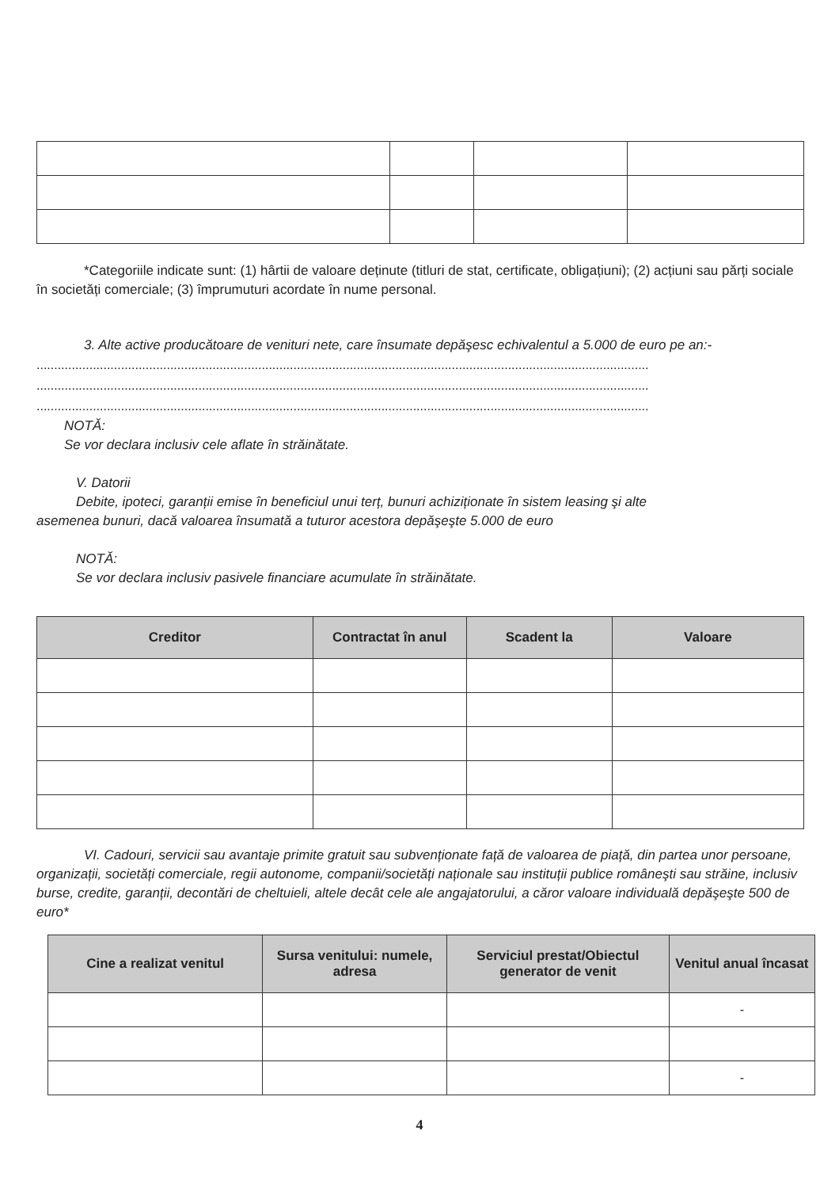*Categoriile indicate sunt: (1) hârtii de valoare deținute (titluri de stat, certificate, obligațiuni); (2) acțiuni sau părți sociale în societăți comerciale; (3) împrumuturi acordate în nume personal.
3. Alte active producătoare de venituri nete, care însumate depăşesc echivalentul a 5.000 de euro pe an:-
..............................................................................................................................................................................
..............................................................................................................................................................................
..............................................................................................................................................................................
NOTĂ:
Se vor declara inclusiv cele aflate în străinătate.
V. Datorii
Debite, ipoteci, garanții emise în beneficiul unui terț, bunuri achiziționate în sistem leasing şi alte
asemenea bunuri, dacă valoarea însumată a tuturor acestora depăşeşte 5.000 de euro
NOTĂ:
Se vor declara inclusiv pasivele financiare acumulate în străinătate.
| Creditor | Contractat în anul | Scadent la | Valoare |
| --- | --- | --- | --- |
VI. Cadouri, servicii sau avantaje primite gratuit sau subvenționate față de valoarea de piață, din partea unor persoane, organizații, societăți comerciale, regii autonome, companii/societăți naționale sau instituții publice româneşti sau străine, inclusiv burse, credite, garanții, decontări de cheltuieli, altele decât cele ale angajatorului, a căror valoare individuală depăşeşte 500 de euro*
| Cine a realizat venitul | Sursa venitului: numele, adresa | Serviciul prestat/Obiectul generator de venit | Venitul anual încasat |
| --- | --- | --- | --- |
| | | | - |
| | | | - |
4